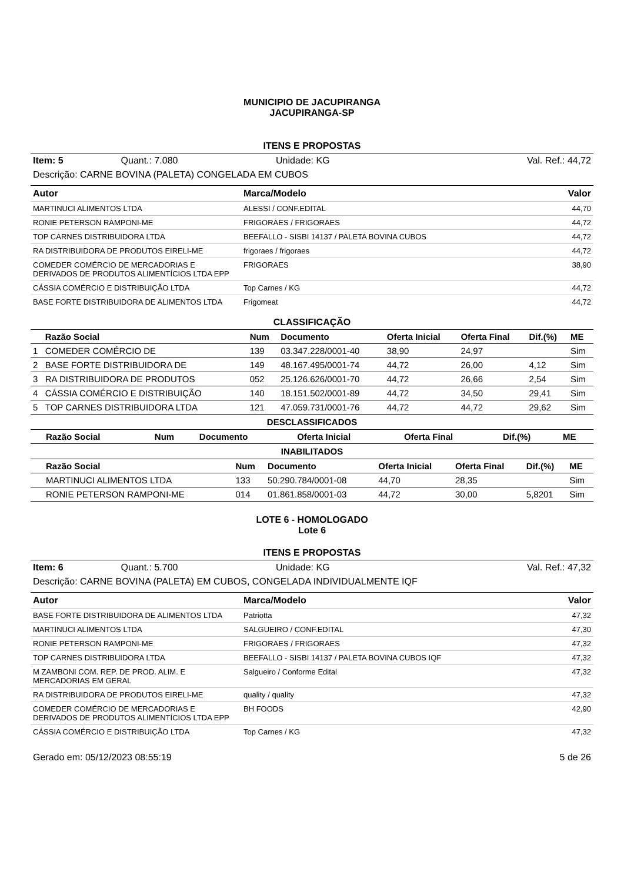MUNICIPIO DE JACUPIRANGA
JACUPIRANGA-SP
ITENS E PROPOSTAS
| Item: 5 | Quant.: 7.080 | Unidade: KG | Val. Ref.: 44,72 |
| Descrição: CARNE BOVINA (PALETA) CONGELADA EM CUBOS | | | |
| Autor | Marca/Modelo | Valor |
| --- | --- | --- |
| MARTINUCI ALIMENTOS LTDA | ALESSI / CONF.EDITAL | 44,70 |
| RONIE PETERSON RAMPONI-ME | FRIGORAES / FRIGORAES | 44,72 |
| TOP CARNES DISTRIBUIDORA LTDA | BEEFALLO - SISBI 14137 / PALETA BOVINA CUBOS | 44,72 |
| RA DISTRIBUIDORA DE PRODUTOS EIRELI-ME | frigoraes / frigoraes | 44,72 |
| COMEDER COMÉRCIO DE MERCADORIAS E DERIVADOS DE PRODUTOS ALIMENTÍCIOS LTDA EPP | FRIGORAES | 38,90 |
| CÁSSIA COMÉRCIO E DISTRIBUIÇÃO LTDA | Top Carnes / KG | 44,72 |
| BASE FORTE DISTRIBUIDORA DE ALIMENTOS LTDA | Frigomeat | 44,72 |
CLASSIFICAÇÃO
| | Razão Social | Num | Documento | Oferta Inicial | Oferta Final | Dif.(%) | ME |
| --- | --- | --- | --- | --- | --- | --- | --- |
| 1 | COMEDER COMÉRCIO DE | 139 | 03.347.228/0001-40 | 38,90 | 24,97 | | Sim |
| 2 | BASE FORTE DISTRIBUIDORA DE | 149 | 48.167.495/0001-74 | 44,72 | 26,00 | 4,12 | Sim |
| 3 | RA DISTRIBUIDORA DE PRODUTOS | 052 | 25.126.626/0001-70 | 44,72 | 26,66 | 2,54 | Sim |
| 4 | CÁSSIA COMÉRCIO E DISTRIBUIÇÃO | 140 | 18.151.502/0001-89 | 44,72 | 34,50 | 29,41 | Sim |
| 5 | TOP CARNES DISTRIBUIDORA LTDA | 121 | 47.059.731/0001-76 | 44,72 | 44,72 | 29,62 | Sim |
DESCLASSIFICADOS
| | Razão Social | Num | Documento | Oferta Inicial | Oferta Final | Dif.(%) | ME |
| --- | --- | --- | --- | --- | --- | --- | --- |
INABILITADOS
| | Razão Social | Num | Documento | Oferta Inicial | Oferta Final | Dif.(%) | ME |
| --- | --- | --- | --- | --- | --- | --- | --- |
| | MARTINUCI ALIMENTOS LTDA | 133 | 50.290.784/0001-08 | 44,70 | 28,35 | | Sim |
| | RONIE PETERSON RAMPONI-ME | 014 | 01.861.858/0001-03 | 44,72 | 30,00 | 5,8201 | Sim |
LOTE 6 - HOMOLOGADO
Lote 6
ITENS E PROPOSTAS
| Item: 6 | Quant.: 5.700 | Unidade: KG | Val. Ref.: 47,32 |
| Descrição: CARNE BOVINA (PALETA) EM CUBOS, CONGELADA INDIVIDUALMENTE IQF | | | |
| Autor | Marca/Modelo | Valor |
| --- | --- | --- |
| BASE FORTE DISTRIBUIDORA DE ALIMENTOS LTDA | Patriotta | 47,32 |
| MARTINUCI ALIMENTOS LTDA | SALGUEIRO / CONF.EDITAL | 47,30 |
| RONIE PETERSON RAMPONI-ME | FRIGORAES / FRIGORAES | 47,32 |
| TOP CARNES DISTRIBUIDORA LTDA | BEEFALLO - SISBI 14137 / PALETA BOVINA CUBOS IQF | 47,32 |
| M ZAMBONI COM. REP. DE PROD. ALIM. E MERCADORIAS EM GERAL | Salgueiro / Conforme Edital | 47,32 |
| RA DISTRIBUIDORA DE PRODUTOS EIRELI-ME | quality / quality | 47,32 |
| COMEDER COMÉRCIO DE MERCADORIAS E DERIVADOS DE PRODUTOS ALIMENTÍCIOS LTDA EPP | BH FOODS | 42,90 |
| CÁSSIA COMÉRCIO E DISTRIBUIÇÃO LTDA | Top Carnes / KG | 47,32 |
| Gerado em: 05/12/2023 08:55:19 | 5 de 26 |